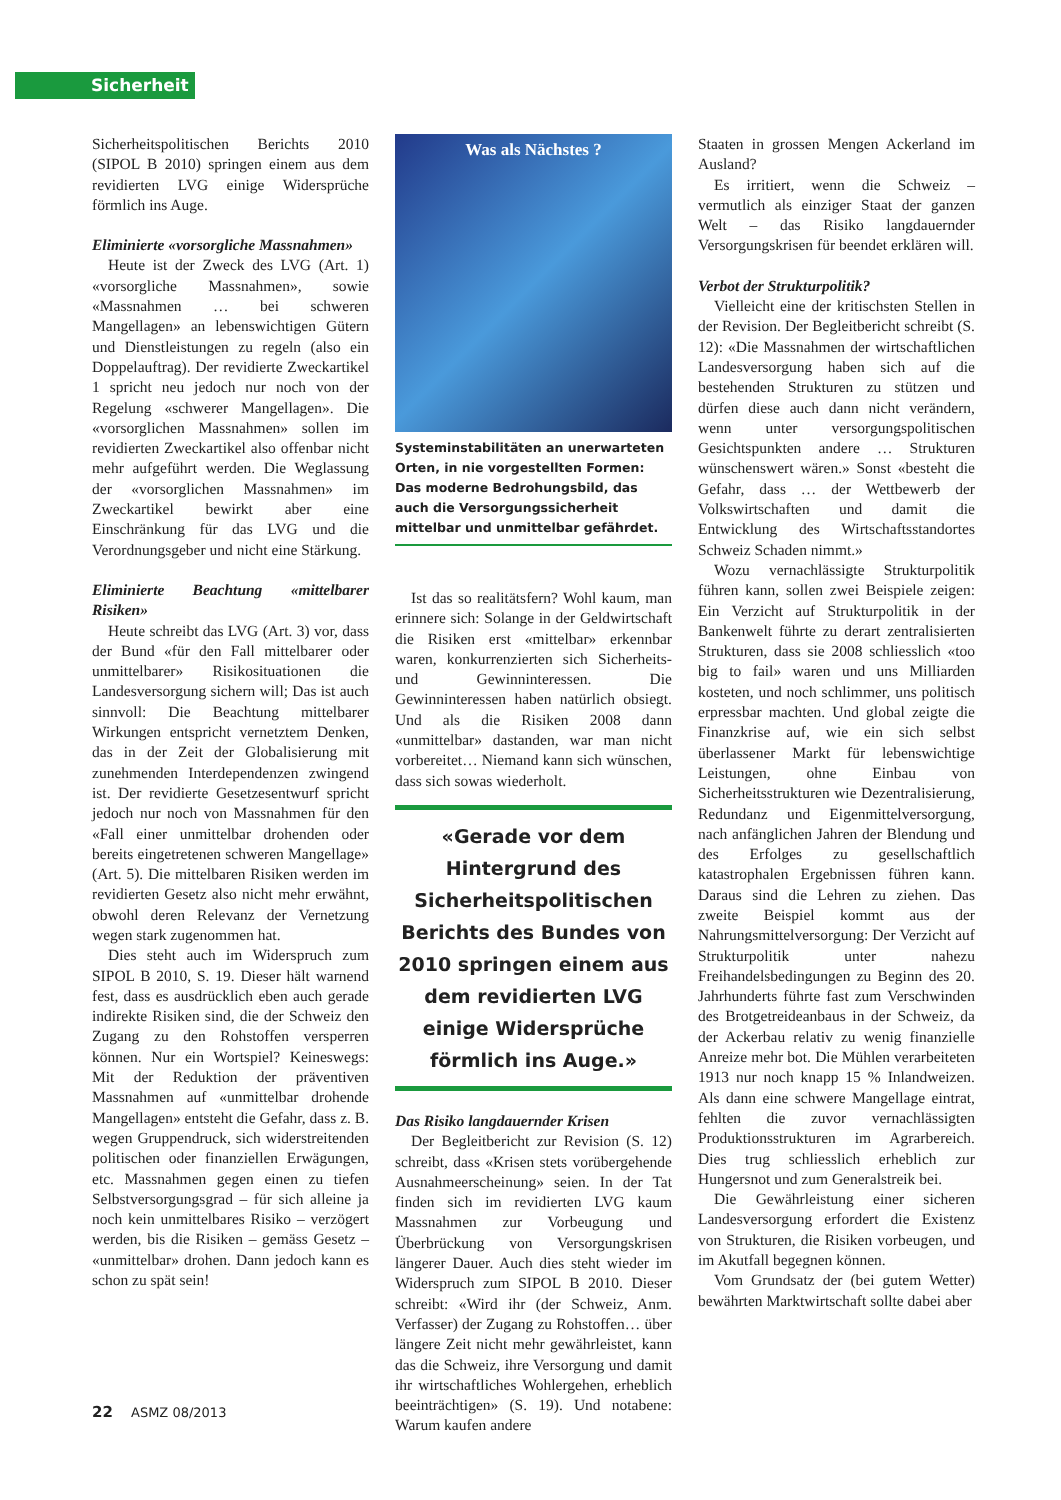Sicherheit
Sicherheitspolitischen Berichts 2010 (SIPOL B 2010) springen einem aus dem revidierten LVG einige Widersprüche förmlich ins Auge.
Eliminierte «vorsorgliche Massnahmen»
Heute ist der Zweck des LVG (Art. 1) «vorsorgliche Massnahmen», sowie «Massnahmen … bei schweren Mangellagen» an lebenswichtigen Gütern und Dienstleistungen zu regeln (also ein Doppelauftrag). Der revidierte Zweckartikel 1 spricht neu jedoch nur noch von der Regelung «schwerer Mangellagen». Die «vorsorglichen Massnahmen» sollen im revidierten Zweckartikel also offenbar nicht mehr aufgeführt werden. Die Weglassung der «vorsorglichen Massnahmen» im Zweckartikel bewirkt aber eine Einschränkung für das LVG und die Verordnungsgeber und nicht eine Stärkung.
Eliminierte Beachtung «mittelbarer Risiken»
Heute schreibt das LVG (Art. 3) vor, dass der Bund «für den Fall mittelbarer oder unmittelbarer» Risikosituationen die Landesversorgung sichern will; Das ist auch sinnvoll: Die Beachtung mittelbarer Wirkungen entspricht vernetztem Denken, das in der Zeit der Globalisierung mit zunehmenden Interdependenzen zwingend ist. Der revidierte Gesetzesentwurf spricht jedoch nur noch von Massnahmen für den «Fall einer unmittelbar drohenden oder bereits eingetretenen schweren Mangellage» (Art. 5). Die mittelbaren Risiken werden im revidierten Gesetz also nicht mehr erwähnt, obwohl deren Relevanz der Vernetzung wegen stark zugenommen hat.
Dies steht auch im Widerspruch zum SIPOL B 2010, S. 19. Dieser hält warnend fest, dass es ausdrücklich eben auch gerade indirekte Risiken sind, die der Schweiz den Zugang zu den Rohstoffen versperren können. Nur ein Wortspiel? Keineswegs: Mit der Reduktion der präventiven Massnahmen auf «unmittelbar drohende Mangellagen» entsteht die Gefahr, dass z. B. wegen Gruppendruck, sich widerstreitenden politischen oder finanziellen Erwägungen, etc. Massnahmen gegen einen zu tiefen Selbstversorgungsgrad – für sich alleine ja noch kein unmittelbares Risiko – verzögert werden, bis die Risiken – gemäss Gesetz – «unmittelbar» drohen. Dann jedoch kann es schon zu spät sein!
Was als Nächstes ?
Systeminstabilitäten an unerwarteten Orten, in nie vorgestellten Formen: Das moderne Bedrohungsbild, das auch die Versorgungssicherheit mittelbar und unmittelbar gefährdet.
Ist das so realitätsfern? Wohl kaum, man erinnere sich: Solange in der Geldwirtschaft die Risiken erst «mittelbar» erkennbar waren, konkurrenzierten sich Sicherheits- und Gewinninteressen. Die Gewinninteressen haben natürlich obsiegt. Und als die Risiken 2008 dann «unmittelbar» dastanden, war man nicht vorbereitet… Niemand kann sich wünschen, dass sich sowas wiederholt.
«Gerade vor dem Hintergrund des Sicherheitspolitischen Berichts des Bundes von 2010 springen einem aus dem revidierten LVG einige Widersprüche förmlich ins Auge.»
Das Risiko langdauernder Krisen
Der Begleitbericht zur Revision (S. 12) schreibt, dass «Krisen stets vorübergehende Ausnahmeerscheinung» seien. In der Tat finden sich im revidierten LVG kaum Massnahmen zur Vorbeugung und Überbrückung von Versorgungskrisen längerer Dauer. Auch dies steht wieder im Widerspruch zum SIPOL B 2010. Dieser schreibt: «Wird ihr (der Schweiz, Anm. Verfasser) der Zugang zu Rohstoffen… über längere Zeit nicht mehr gewährleistet, kann das die Schweiz, ihre Versorgung und damit ihr wirtschaftliches Wohlergehen, erheblich beeinträchtigen» (S. 19). Und notabene: Warum kaufen andere
Staaten in grossen Mengen Ackerland im Ausland?
Es irritiert, wenn die Schweiz – vermutlich als einziger Staat der ganzen Welt – das Risiko langdauernder Versorgungskrisen für beendet erklären will.
Verbot der Strukturpolitik?
Vielleicht eine der kritischsten Stellen in der Revision. Der Begleitbericht schreibt (S. 12): «Die Massnahmen der wirtschaftlichen Landesversorgung haben sich auf die bestehenden Strukturen zu stützen und dürfen diese auch dann nicht verändern, wenn unter versorgungspolitischen Gesichtspunkten andere … Strukturen wünschenswert wären.» Sonst «besteht die Gefahr, dass … der Wettbewerb der Volkswirtschaften und damit die Entwicklung des Wirtschaftsstandortes Schweiz Schaden nimmt.»
Wozu vernachlässigte Strukturpolitik führen kann, sollen zwei Beispiele zeigen: Ein Verzicht auf Strukturpolitik in der Bankenwelt führte zu derart zentralisierten Strukturen, dass sie 2008 schliesslich «too big to fail» waren und uns Milliarden kosteten, und noch schlimmer, uns politisch erpressbar machten. Und global zeigte die Finanzkrise auf, wie ein sich selbst überlassener Markt für lebenswichtige Leistungen, ohne Einbau von Sicherheitsstrukturen wie Dezentralisierung, Redundanz und Eigenmittelversorgung, nach anfänglichen Jahren der Blendung und des Erfolges zu gesellschaftlich katastrophalen Ergebnissen führen kann. Daraus sind die Lehren zu ziehen. Das zweite Beispiel kommt aus der Nahrungsmittelversorgung: Der Verzicht auf Strukturpolitik unter nahezu Freihandelsbedingungen zu Beginn des 20. Jahrhunderts führte fast zum Verschwinden des Brotgetreideanbaus in der Schweiz, da der Ackerbau relativ zu wenig finanzielle Anreize mehr bot. Die Mühlen verarbeiteten 1913 nur noch knapp 15 % Inlandweizen. Als dann eine schwere Mangellage eintrat, fehlten die zuvor vernachlässigten Produktionsstrukturen im Agrarbereich. Dies trug schliesslich erheblich zur Hungersnot und zum Generalstreik bei.
Die Gewährleistung einer sicheren Landesversorgung erfordert die Existenz von Strukturen, die Risiken vorbeugen, und im Akutfall begegnen können.
Vom Grundsatz der (bei gutem Wetter) bewährten Marktwirtschaft sollte dabei aber
22 ASMZ 08/2013